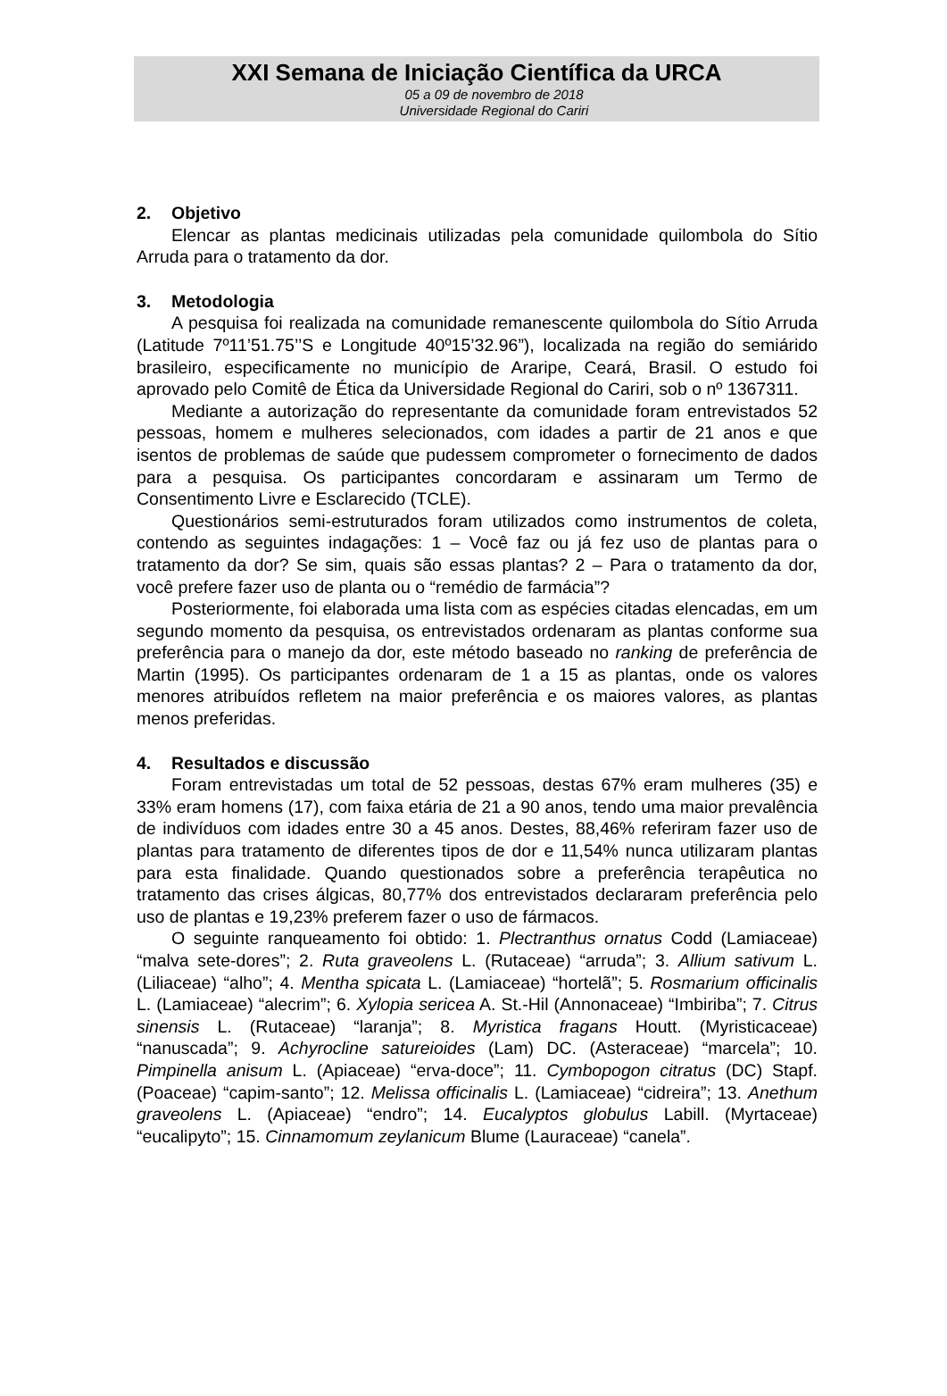XXI Semana de Iniciação Científica da URCA
05 a 09 de novembro de 2018
Universidade Regional do Cariri
2. Objetivo
Elencar as plantas medicinais utilizadas pela comunidade quilombola do Sítio Arruda para o tratamento da dor.
3. Metodologia
A pesquisa foi realizada na comunidade remanescente quilombola do Sítio Arruda (Latitude 7º11’51.75’’S e Longitude 40º15’32.96”), localizada na região do semiárido brasileiro, especificamente no município de Araripe, Ceará, Brasil. O estudo foi aprovado pelo Comitê de Ética da Universidade Regional do Cariri, sob o nº 1367311.
Mediante a autorização do representante da comunidade foram entrevistados 52 pessoas, homem e mulheres selecionados, com idades a partir de 21 anos e que isentos de problemas de saúde que pudessem comprometer o fornecimento de dados para a pesquisa. Os participantes concordaram e assinaram um Termo de Consentimento Livre e Esclarecido (TCLE).
Questionários semi-estruturados foram utilizados como instrumentos de coleta, contendo as seguintes indagações: 1 – Você faz ou já fez uso de plantas para o tratamento da dor? Se sim, quais são essas plantas? 2 – Para o tratamento da dor, você prefere fazer uso de planta ou o “remédio de farmácia”?
Posteriormente, foi elaborada uma lista com as espécies citadas elencadas, em um segundo momento da pesquisa, os entrevistados ordenaram as plantas conforme sua preferência para o manejo da dor, este método baseado no ranking de preferência de Martin (1995). Os participantes ordenaram de 1 a 15 as plantas, onde os valores menores atribuídos refletem na maior preferência e os maiores valores, as plantas menos preferidas.
4. Resultados e discussão
Foram entrevistadas um total de 52 pessoas, destas 67% eram mulheres (35) e 33% eram homens (17), com faixa etária de 21 a 90 anos, tendo uma maior prevalência de indivíduos com idades entre 30 a 45 anos. Destes, 88,46% referiram fazer uso de plantas para tratamento de diferentes tipos de dor e 11,54% nunca utilizaram plantas para esta finalidade. Quando questionados sobre a preferência terapêutica no tratamento das crises álgicas, 80,77% dos entrevistados declararam preferência pelo uso de plantas e 19,23% preferem fazer o uso de fármacos.
O seguinte ranqueamento foi obtido: 1. Plectranthus ornatus Codd (Lamiaceae) “malva sete-dores”; 2. Ruta graveolens L. (Rutaceae) “arruda”; 3. Allium sativum L. (Liliaceae) “alho”; 4. Mentha spicata L. (Lamiaceae) “hortelã”; 5. Rosmarium officinalis L. (Lamiaceae) “alecrim”; 6. Xylopia sericea A. St.-Hil (Annonaceae) “Imbiriba”; 7. Citrus sinensis L. (Rutaceae) “laranja”; 8. Myristica fragans Houtt. (Myristicaceae) “nanuscada”; 9. Achyrocline satureioides (Lam) DC. (Asteraceae) “marcela”; 10. Pimpinella anisum L. (Apiaceae) “erva-doce”; 11. Cymbopogon citratus (DC) Stapf. (Poaceae) “capim-santo”; 12. Melissa officinalis L. (Lamiaceae) “cidreira”; 13. Anethum graveolens L. (Apiaceae) “endro”; 14. Eucalyptos globulus Labill. (Myrtaceae) “eucalipyto”; 15. Cinnamomum zeylanicum Blume (Lauraceae) “canela”.